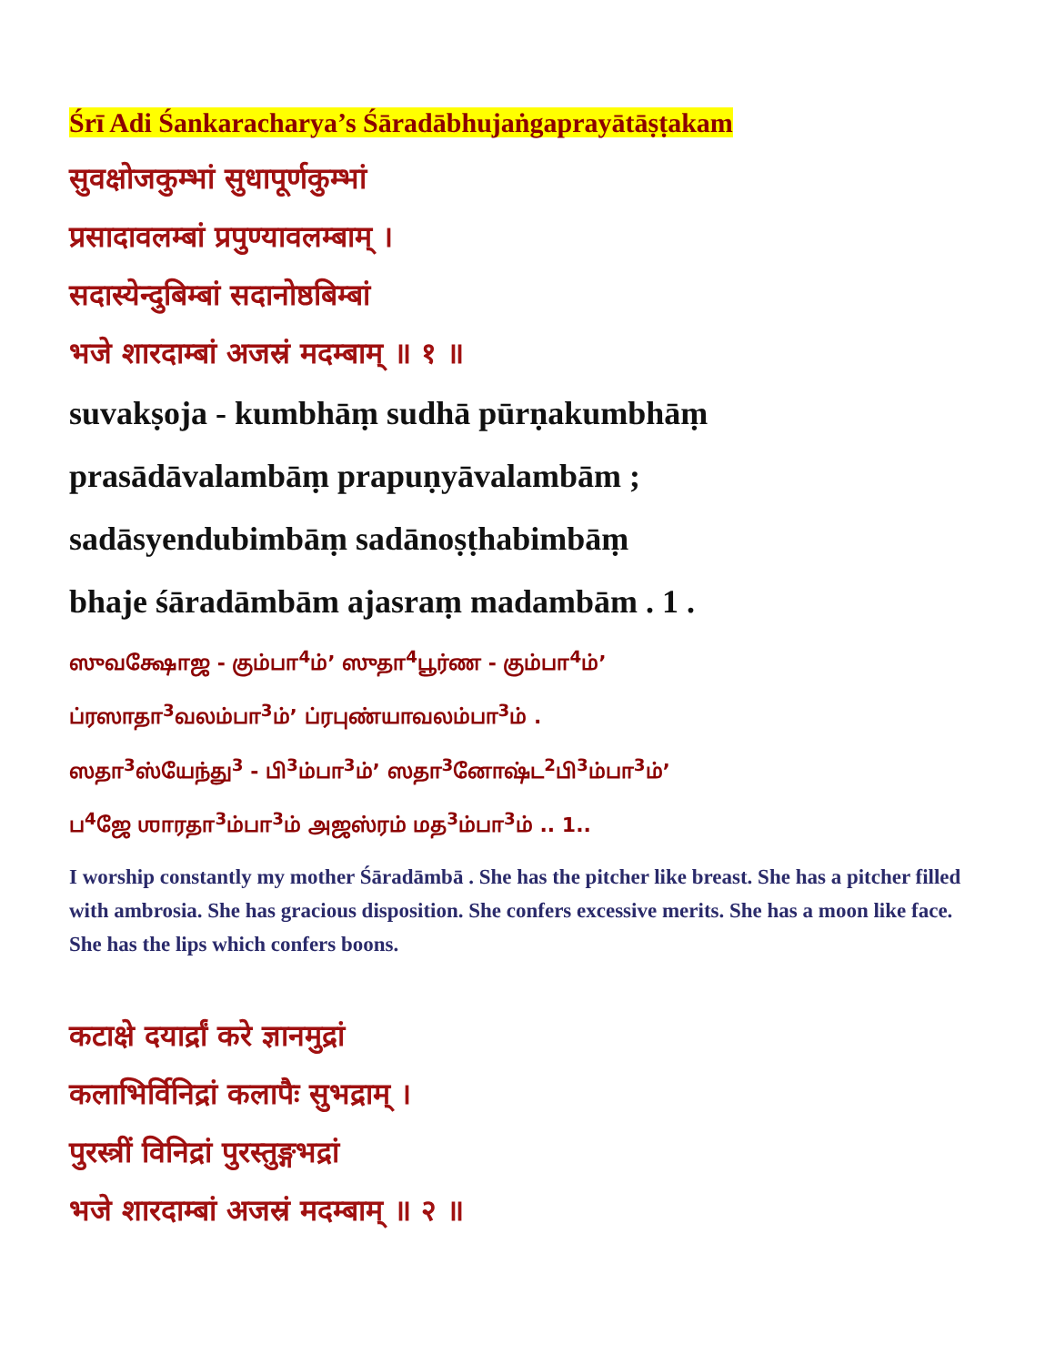Śrī Adi Śankaracharya’s Śāradābhujaṅgaprayātāṣṭakam
सुवक्षोजकुम्भां सुधापूर्णकुम्भां
प्रसादावलम्बां प्रपुण्यावलम्बाम् ।
सदास्येन्दुबिम्बां सदानोष्ठबिम्बां
भजे शारदाम्बां अजस्रं मदम्बाम् ॥ १ ॥
suvakṣoja - kumbhāṃ sudhā pūrṇakumbhāṃ
prasādāvalambāṃ prapuṇyāvalambām ;
sadāsyendubimbāṃ sadānoṣṭhabimbāṃ
bhaje śāradāmbām ajasraṃ madambām . 1 .
ஸுவக்ஷோஜ - கும்பா<sup>4</sup>ம்’ ஸுதா<sup>4</sup>பூர்ண - கும்பா<sup>4</sup>ம்’
ப்ரஸாதா<sup>3</sup>வலம்பா<sup>3</sup>ம்’ ப்ரபுண்யாவலம்பா<sup>3</sup>ம் .
ஸதா<sup>3</sup>ஸ்யேந்து<sup>3</sup> - பி<sup>3</sup>ம்பா<sup>3</sup>ம்’ ஸதா<sup>3</sup>னோஷ்ட<sup>2</sup>பி<sup>3</sup>ம்பா<sup>3</sup>ம்’
ப<sup>4</sup>ஜே ஶாரதா<sup>3</sup>ம்பா<sup>3</sup>ம் அஜஸ்ரம் மத<sup>3</sup>ம்பா<sup>3</sup>ம் .. 1..
I worship constantly my mother Śāradāmbā . She has the pitcher like breast. She has a pitcher filled with ambrosia. She has gracious disposition. She confers excessive merits. She has a moon like face. She has the lips which confers boons.
कटाक्षे दयार्द्रां करे ज्ञानमुद्रां
कलाभिर्विनिद्रां कलापैः सुभद्राम् ।
पुरस्त्रीं विनिद्रां पुरस्तुङ्गभद्रां
भजे शारदाम्बां अजस्रं मदम्बाम् ॥ २ ॥